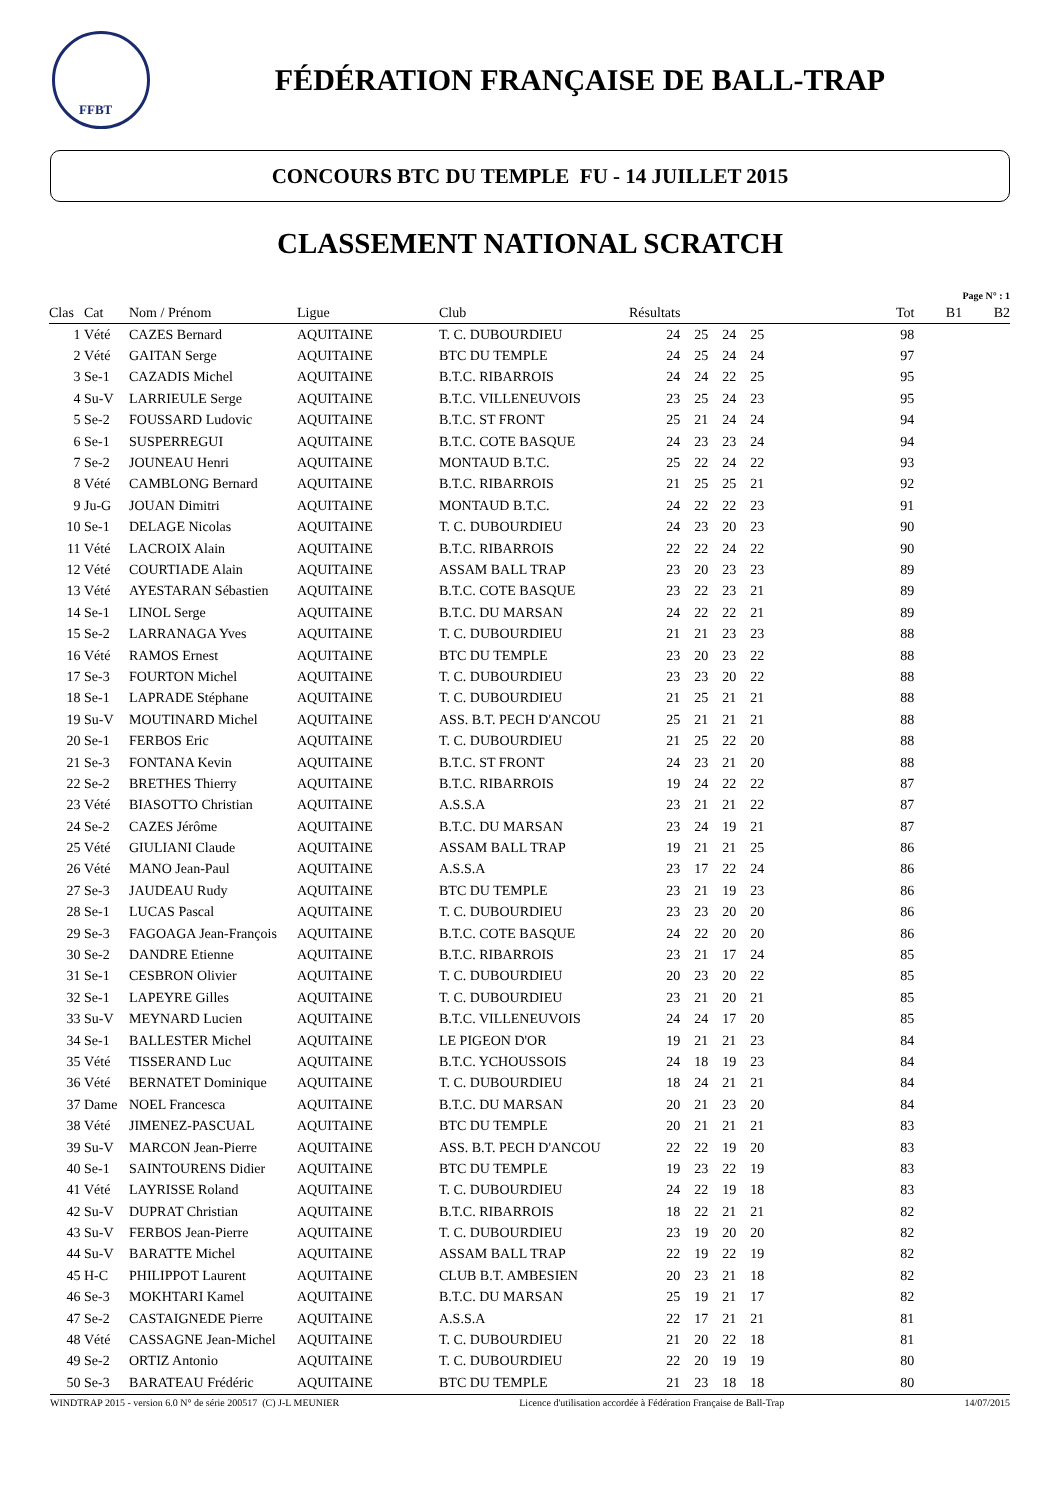FFBT
FÉDÉRATION FRANÇAISE DE BALL-TRAP
CONCOURS BTC DU TEMPLE FU - 14 JUILLET 2015
CLASSEMENT NATIONAL SCRATCH
Page N° : 1
| Clas | Cat | Nom / Prénom | Ligue | Club | Résultats | | | | Tot | B1 | B2 |
| --- | --- | --- | --- | --- | --- | --- | --- | --- | --- | --- | --- |
| 1 | Vété | CAZES Bernard | AQUITAINE | T. C. DUBOURDIEU | 24 | 25 | 24 | 25 | 98 | | |
| 2 | Vété | GAITAN Serge | AQUITAINE | BTC DU TEMPLE | 24 | 25 | 24 | 24 | 97 | | |
| 3 | Se-1 | CAZADIS Michel | AQUITAINE | B.T.C. RIBARROIS | 24 | 24 | 22 | 25 | 95 | | |
| 4 | Su-V | LARRIEULE Serge | AQUITAINE | B.T.C. VILLENEUVOIS | 23 | 25 | 24 | 23 | 95 | | |
| 5 | Se-2 | FOUSSARD Ludovic | AQUITAINE | B.T.C. ST FRONT | 25 | 21 | 24 | 24 | 94 | | |
| 6 | Se-1 | SUSPERREGUI | AQUITAINE | B.T.C. COTE BASQUE | 24 | 23 | 23 | 24 | 94 | | |
| 7 | Se-2 | JOUNEAU Henri | AQUITAINE | MONTAUD B.T.C. | 25 | 22 | 24 | 22 | 93 | | |
| 8 | Vété | CAMBLONG Bernard | AQUITAINE | B.T.C. RIBARROIS | 21 | 25 | 25 | 21 | 92 | | |
| 9 | Ju-G | JOUAN Dimitri | AQUITAINE | MONTAUD B.T.C. | 24 | 22 | 22 | 23 | 91 | | |
| 10 | Se-1 | DELAGE Nicolas | AQUITAINE | T. C. DUBOURDIEU | 24 | 23 | 20 | 23 | 90 | | |
| 11 | Vété | LACROIX Alain | AQUITAINE | B.T.C. RIBARROIS | 22 | 22 | 24 | 22 | 90 | | |
| 12 | Vété | COURTIADE Alain | AQUITAINE | ASSAM BALL TRAP | 23 | 20 | 23 | 23 | 89 | | |
| 13 | Vété | AYESTARAN Sébastien | AQUITAINE | B.T.C. COTE BASQUE | 23 | 22 | 23 | 21 | 89 | | |
| 14 | Se-1 | LINOL Serge | AQUITAINE | B.T.C. DU MARSAN | 24 | 22 | 22 | 21 | 89 | | |
| 15 | Se-2 | LARRANAGA Yves | AQUITAINE | T. C. DUBOURDIEU | 21 | 21 | 23 | 23 | 88 | | |
| 16 | Vété | RAMOS Ernest | AQUITAINE | BTC DU TEMPLE | 23 | 20 | 23 | 22 | 88 | | |
| 17 | Se-3 | FOURTON Michel | AQUITAINE | T. C. DUBOURDIEU | 23 | 23 | 20 | 22 | 88 | | |
| 18 | Se-1 | LAPRADE Stéphane | AQUITAINE | T. C. DUBOURDIEU | 21 | 25 | 21 | 21 | 88 | | |
| 19 | Su-V | MOUTINARD Michel | AQUITAINE | ASS. B.T. PECH D'ANCOU | 25 | 21 | 21 | 21 | 88 | | |
| 20 | Se-1 | FERBOS Eric | AQUITAINE | T. C. DUBOURDIEU | 21 | 25 | 22 | 20 | 88 | | |
| 21 | Se-3 | FONTANA Kevin | AQUITAINE | B.T.C. ST FRONT | 24 | 23 | 21 | 20 | 88 | | |
| 22 | Se-2 | BRETHES Thierry | AQUITAINE | B.T.C. RIBARROIS | 19 | 24 | 22 | 22 | 87 | | |
| 23 | Vété | BIASOTTO Christian | AQUITAINE | A.S.S.A | 23 | 21 | 21 | 22 | 87 | | |
| 24 | Se-2 | CAZES Jérôme | AQUITAINE | B.T.C. DU MARSAN | 23 | 24 | 19 | 21 | 87 | | |
| 25 | Vété | GIULIANI Claude | AQUITAINE | ASSAM BALL TRAP | 19 | 21 | 21 | 25 | 86 | | |
| 26 | Vété | MANO Jean-Paul | AQUITAINE | A.S.S.A | 23 | 17 | 22 | 24 | 86 | | |
| 27 | Se-3 | JAUDEAU Rudy | AQUITAINE | BTC DU TEMPLE | 23 | 21 | 19 | 23 | 86 | | |
| 28 | Se-1 | LUCAS Pascal | AQUITAINE | T. C. DUBOURDIEU | 23 | 23 | 20 | 20 | 86 | | |
| 29 | Se-3 | FAGOAGA Jean-François | AQUITAINE | B.T.C. COTE BASQUE | 24 | 22 | 20 | 20 | 86 | | |
| 30 | Se-2 | DANDRE Etienne | AQUITAINE | B.T.C. RIBARROIS | 23 | 21 | 17 | 24 | 85 | | |
| 31 | Se-1 | CESBRON Olivier | AQUITAINE | T. C. DUBOURDIEU | 20 | 23 | 20 | 22 | 85 | | |
| 32 | Se-1 | LAPEYRE Gilles | AQUITAINE | T. C. DUBOURDIEU | 23 | 21 | 20 | 21 | 85 | | |
| 33 | Su-V | MEYNARD Lucien | AQUITAINE | B.T.C. VILLENEUVOIS | 24 | 24 | 17 | 20 | 85 | | |
| 34 | Se-1 | BALLESTER Michel | AQUITAINE | LE PIGEON D'OR | 19 | 21 | 21 | 23 | 84 | | |
| 35 | Vété | TISSERAND Luc | AQUITAINE | B.T.C. YCHOUSSOIS | 24 | 18 | 19 | 23 | 84 | | |
| 36 | Vété | BERNATET Dominique | AQUITAINE | T. C. DUBOURDIEU | 18 | 24 | 21 | 21 | 84 | | |
| 37 | Dame | NOEL Francesca | AQUITAINE | B.T.C. DU MARSAN | 20 | 21 | 23 | 20 | 84 | | |
| 38 | Vété | JIMENEZ-PASCUAL | AQUITAINE | BTC DU TEMPLE | 20 | 21 | 21 | 21 | 83 | | |
| 39 | Su-V | MARCON Jean-Pierre | AQUITAINE | ASS. B.T. PECH D'ANCOU | 22 | 22 | 19 | 20 | 83 | | |
| 40 | Se-1 | SAINTOURENS Didier | AQUITAINE | BTC DU TEMPLE | 19 | 23 | 22 | 19 | 83 | | |
| 41 | Vété | LAYRISSE Roland | AQUITAINE | T. C. DUBOURDIEU | 24 | 22 | 19 | 18 | 83 | | |
| 42 | Su-V | DUPRAT Christian | AQUITAINE | B.T.C. RIBARROIS | 18 | 22 | 21 | 21 | 82 | | |
| 43 | Su-V | FERBOS Jean-Pierre | AQUITAINE | T. C. DUBOURDIEU | 23 | 19 | 20 | 20 | 82 | | |
| 44 | Su-V | BARATTE Michel | AQUITAINE | ASSAM BALL TRAP | 22 | 19 | 22 | 19 | 82 | | |
| 45 | H-C | PHILIPPOT Laurent | AQUITAINE | CLUB B.T. AMBESIEN | 20 | 23 | 21 | 18 | 82 | | |
| 46 | Se-3 | MOKHTARI Kamel | AQUITAINE | B.T.C. DU MARSAN | 25 | 19 | 21 | 17 | 82 | | |
| 47 | Se-2 | CASTAIGNEDE Pierre | AQUITAINE | A.S.S.A | 22 | 17 | 21 | 21 | 81 | | |
| 48 | Vété | CASSAGNE Jean-Michel | AQUITAINE | T. C. DUBOURDIEU | 21 | 20 | 22 | 18 | 81 | | |
| 49 | Se-2 | ORTIZ Antonio | AQUITAINE | T. C. DUBOURDIEU | 22 | 20 | 19 | 19 | 80 | | |
| 50 | Se-3 | BARATEAU Frédéric | AQUITAINE | BTC DU TEMPLE | 21 | 23 | 18 | 18 | 80 | | |
WINDTRAP 2015 - version 6.0 N° de série 200517 (C) J-L MEUNIER Licence d'utilisation accordée à Fédération Française de Ball-Trap 14/07/2015